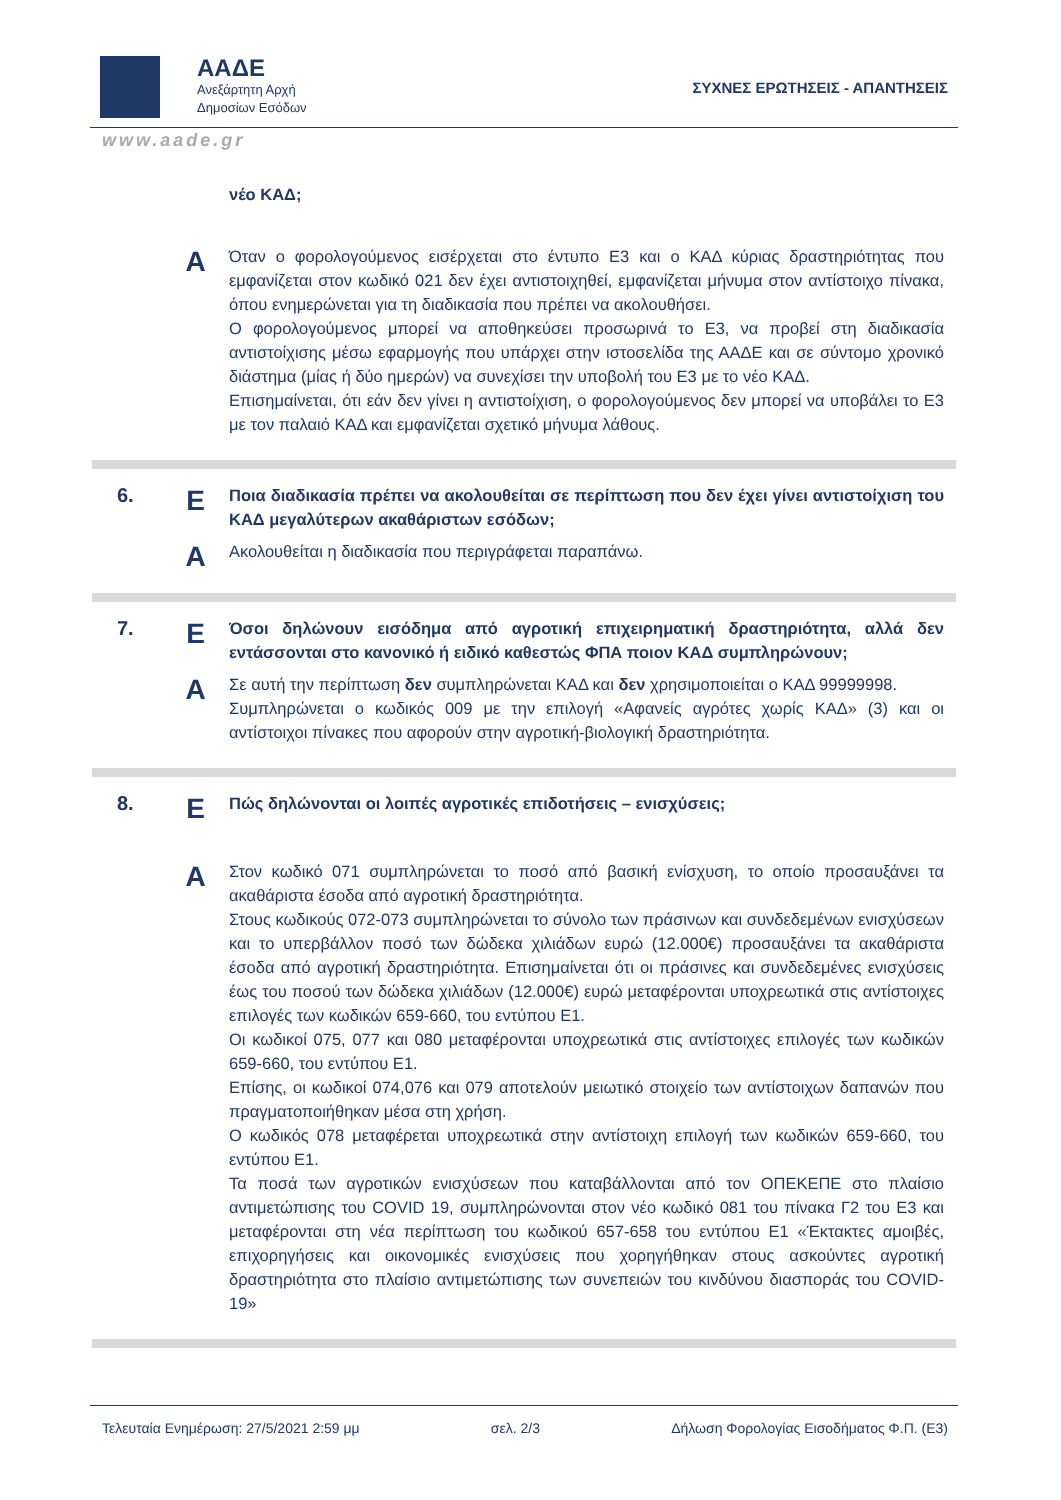ΑΑΔΕ
Ανεξάρτητη Αρχή
Δημοσίων Εσόδων
ΣΥΧΝΕΣ ΕΡΩΤΗΣΕΙΣ - ΑΠΑΝΤΗΣΕΙΣ
www.aade.gr
νέο ΚΑΔ;
A
Όταν ο φορολογούμενος εισέρχεται στο έντυπο Ε3 και ο ΚΑΔ κύριας δραστηριότητας που εμφανίζεται στον κωδικό 021 δεν έχει αντιστοιχηθεί, εμφανίζεται μήνυμα στον αντίστοιχο πίνακα, όπου ενημερώνεται για τη διαδικασία που πρέπει να ακολουθήσει.
Ο φορολογούμενος μπορεί να αποθηκεύσει προσωρινά το Ε3, να προβεί στη διαδικασία αντιστοίχισης μέσω εφαρμογής που υπάρχει στην ιστοσελίδα της ΑΑΔΕ και σε σύντομο χρονικό διάστημα (μίας ή δύο ημερών) να συνεχίσει την υποβολή του Ε3 με το νέο ΚΑΔ.
Επισημαίνεται, ότι εάν δεν γίνει η αντιστοίχιση, ο φορολογούμενος δεν μπορεί να υποβάλει το Ε3 με τον παλαιό ΚΑΔ και εμφανίζεται σχετικό μήνυμα λάθους.
6.
E
Ποια διαδικασία πρέπει να ακολουθείται σε περίπτωση που δεν έχει γίνει αντιστοίχιση του ΚΑΔ μεγαλύτερων ακαθάριστων εσόδων;
A
Ακολουθείται η διαδικασία που περιγράφεται παραπάνω.
7.
E
Όσοι δηλώνουν εισόδημα από αγροτική επιχειρηματική δραστηριότητα, αλλά δεν εντάσσονται στο κανονικό ή ειδικό καθεστώς ΦΠΑ ποιον ΚΑΔ συμπληρώνουν;
A
Σε αυτή την περίπτωση δεν συμπληρώνεται ΚΑΔ και δεν χρησιμοποιείται ο ΚΑΔ 99999998.
Συμπληρώνεται ο κωδικός 009 με την επιλογή «Αφανείς αγρότες χωρίς ΚΑΔ» (3) και οι αντίστοιχοι πίνακες που αφορούν στην αγροτική-βιολογική δραστηριότητα.
8.
E
Πώς δηλώνονται οι λοιπές αγροτικές επιδοτήσεις – ενισχύσεις;
A
Στον κωδικό 071 συμπληρώνεται το ποσό από βασική ενίσχυση, το οποίο προσαυξάνει τα ακαθάριστα έσοδα από αγροτική δραστηριότητα.
Στους κωδικούς 072-073 συμπληρώνεται το σύνολο των πράσινων και συνδεδεμένων ενισχύσεων και το υπερβάλλον ποσό των δώδεκα χιλιάδων ευρώ (12.000€) προσαυξάνει τα ακαθάριστα έσοδα από αγροτική δραστηριότητα. Επισημαίνεται ότι οι πράσινες και συνδεδεμένες ενισχύσεις έως του ποσού των δώδεκα χιλιάδων (12.000€) ευρώ μεταφέρονται υποχρεωτικά στις αντίστοιχες επιλογές των κωδικών 659-660, του εντύπου Ε1.
Οι κωδικοί 075, 077 και 080 μεταφέρονται υποχρεωτικά στις αντίστοιχες επιλογές των κωδικών 659-660, του εντύπου Ε1.
Επίσης, οι κωδικοί 074,076 και 079 αποτελούν μειωτικό στοιχείο των αντίστοιχων δαπανών που πραγματοποιήθηκαν μέσα στη χρήση.
Ο κωδικός 078 μεταφέρεται υποχρεωτικά στην αντίστοιχη επιλογή των κωδικών 659-660, του εντύπου Ε1.
Τα ποσά των αγροτικών ενισχύσεων που καταβάλλονται από τον ΟΠΕΚΕΠΕ στο πλαίσιο αντιμετώπισης του COVID 19, συμπληρώνονται στον νέο κωδικό 081 του πίνακα Γ2 του Ε3 και μεταφέρονται στη νέα περίπτωση του κωδικού 657-658 του εντύπου Ε1 «Έκτακτες αμοιβές, επιχορηγήσεις και οικονομικές ενισχύσεις που χορηγήθηκαν στους ασκούντες αγροτική δραστηριότητα στο πλαίσιο αντιμετώπισης των συνεπειών του κινδύνου διασποράς του COVID-19»
Τελευταία Ενημέρωση: 27/5/2021 2:59 μμ σελ. 2/3 Δήλωση Φορολογίας Εισοδήματος Φ.Π. (Ε3)